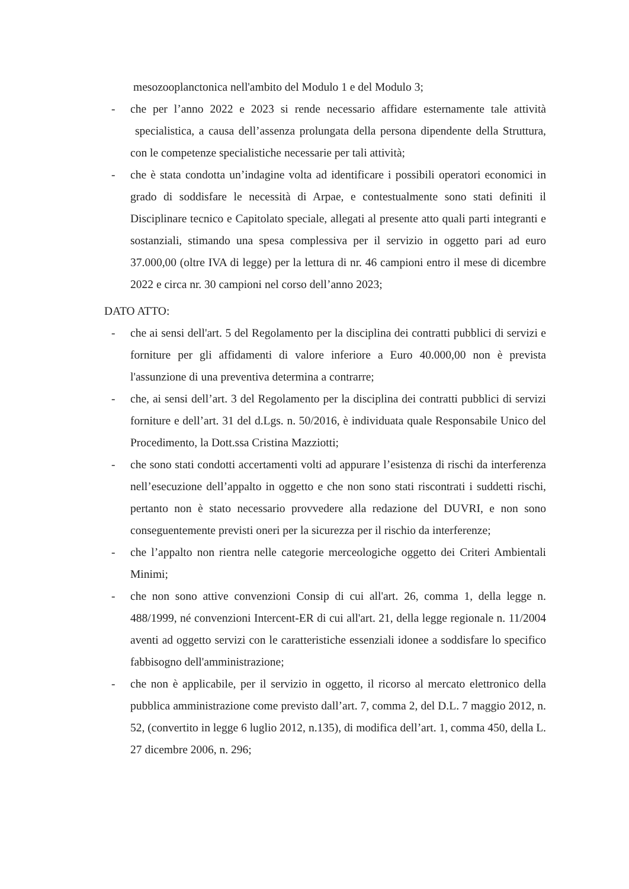mesozooplanctonica nell'ambito del Modulo 1 e del Modulo 3;
- che per l’anno 2022 e 2023 si rende necessario affidare esternamente tale attività specialistica, a causa dell’assenza prolungata della persona dipendente della Struttura, con le competenze specialistiche necessarie per tali attività;
- che è stata condotta un’indagine volta ad identificare i possibili operatori economici in grado di soddisfare le necessità di Arpae, e contestualmente sono stati definiti il Disciplinare tecnico e Capitolato speciale, allegati al presente atto quali parti integranti e sostanziali, stimando una spesa complessiva per il servizio in oggetto pari ad euro 37.000,00 (oltre IVA di legge) per la lettura di nr. 46 campioni entro il mese di dicembre 2022 e circa nr. 30 campioni nel corso dell’anno 2023;
DATO ATTO:
- che ai sensi dell'art. 5 del Regolamento per la disciplina dei contratti pubblici di servizi e forniture per gli affidamenti di valore inferiore a Euro 40.000,00 non è prevista l'assunzione di una preventiva determina a contrarre;
- che, ai sensi dell’art. 3 del Regolamento per la disciplina dei contratti pubblici di servizi forniture e dell’art. 31 del d.Lgs. n. 50/2016, è individuata quale Responsabile Unico del Procedimento, la Dott.ssa Cristina Mazziotti;
- che sono stati condotti accertamenti volti ad appurare l’esistenza di rischi da interferenza nell’esecuzione dell’appalto in oggetto e che non sono stati riscontrati i suddetti rischi, pertanto non è stato necessario provvedere alla redazione del DUVRI, e non sono conseguentemente previsti oneri per la sicurezza per il rischio da interferenze;
- che l’appalto non rientra nelle categorie merceologiche oggetto dei Criteri Ambientali Minimi;
- che non sono attive convenzioni Consip di cui all'art. 26, comma 1, della legge n. 488/1999, né convenzioni Intercent-ER di cui all'art. 21, della legge regionale n. 11/2004 aventi ad oggetto servizi con le caratteristiche essenziali idonee a soddisfare lo specifico fabbisogno dell'amministrazione;
- che non è applicabile, per il servizio in oggetto, il ricorso al mercato elettronico della pubblica amministrazione come previsto dall’art. 7, comma 2, del D.L. 7 maggio 2012, n. 52, (convertito in legge 6 luglio 2012, n.135), di modifica dell’art. 1, comma 450, della L. 27 dicembre 2006, n. 296;